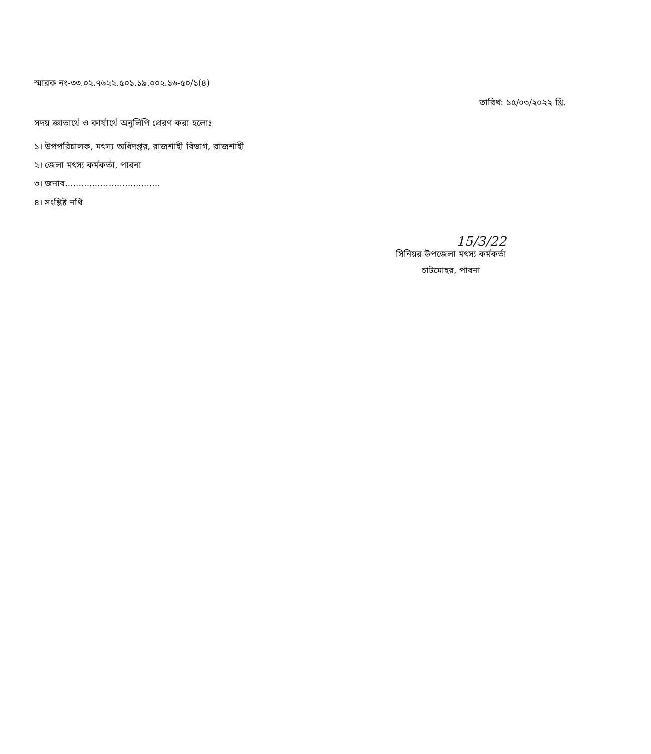স্মারক নং-৩৩.০২.৭৬২২.৫০১.১৯.০০২.১৬-৫০/১(৪)
তারিখ: ১৫/০৩/২০২২ খ্রি.
সদয় জ্ঞাতার্থে ও কার্যার্থে অনুলিপি প্রেরণ করা হলোঃ
১। উপপরিচালক, মৎস্য অধিদপ্তর, রাজশাহী বিভাগ, রাজশাহী
২। জেলা মৎস্য কর্মকর্তা, পাবনা
৩। জনাব...................................
৪। সংশ্লিষ্ট নথি
15/3/22
সিনিয়র উপজেলা মৎস্য কর্মকর্তা
চাটমোহর, পাবনা